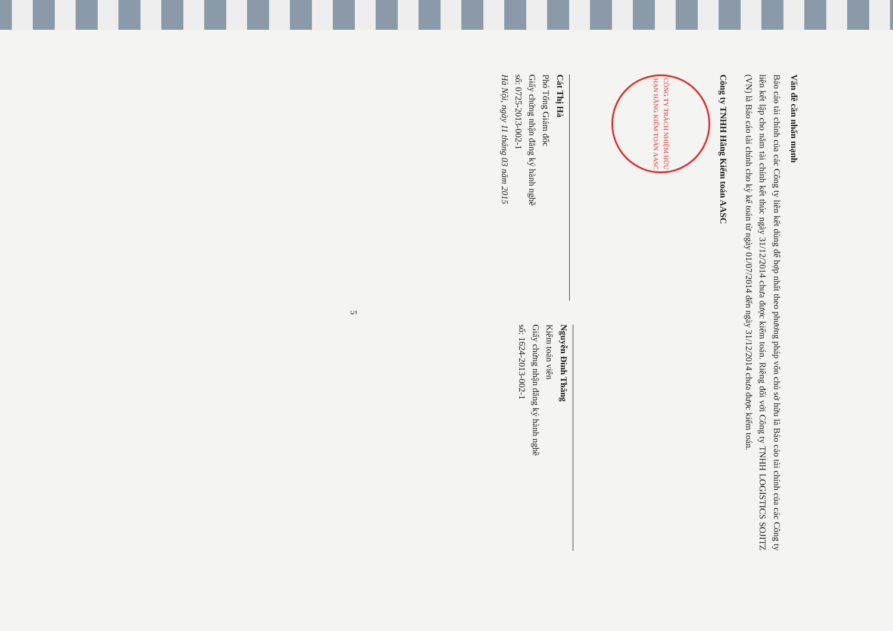Vấn đề cần nhấn mạnh
Báo cáo tài chính của các Công ty liên kết dùng để hợp nhất theo phương pháp vốn chủ sở hữu là Báo cáo tài chính của các Công ty liên kết lập cho năm tài chính kết thúc ngày 31/12/2014 chưa được kiểm toán. Riêng đối với Công ty TNHH LOGISTICS SOJITZ (VN) là Báo cáo tài chính cho kỳ kế toán từ ngày 01/07/2014 đến ngày 31/12/2014 chưa được kiểm toán.
Công ty TNHH Hãng Kiểm toán AASC
CÔNG TY TRÁCH NHIỆM HỮU HẠN HÃNG KIỂM TOÁN AASC
Cát Thị Hà
Phó Tổng Giám đốc
Giấy chứng nhận đăng ký hành nghề
số: 0725-2013-002-1
Hà Nội, ngày 11 tháng 03 năm 2015
Nguyễn Đình Thăng
Kiểm toán viên
Giấy chứng nhận đăng ký hành nghề
số: 1624-2013-002-1
5